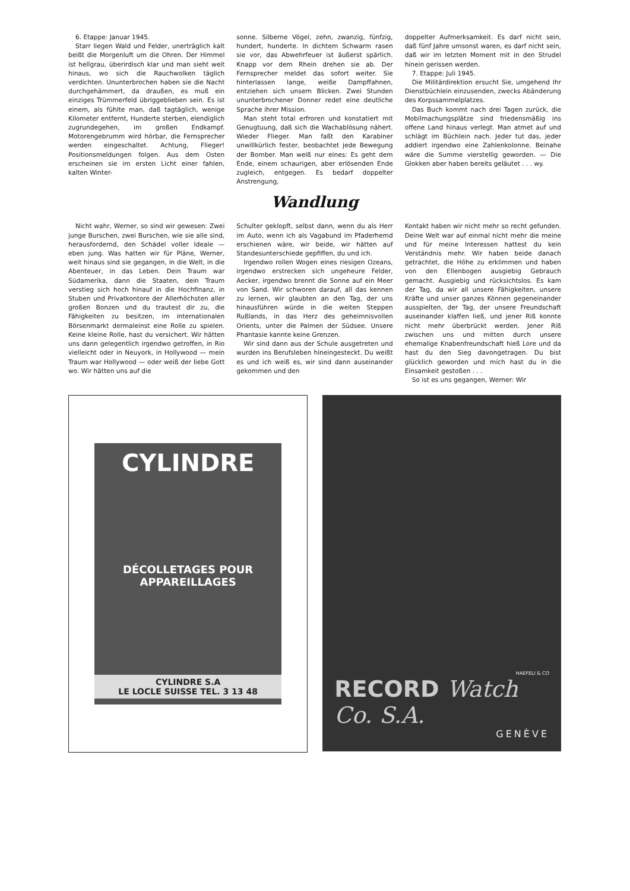6. Etappe: Januar 1945.
Starr liegen Wald und Felder, unerträglich kalt beißt die Morgenluft um die Ohren. Der Himmel ist hellgrau, überirdisch klar und man sieht weit hinaus, wo sich die Rauchwolken täglich verdichten. Ununterbrochen haben sie die Nacht durchgehämmert, da draußen, es muß ein einziges Trümmerfeld übriggeblieben sein. Es ist einem, als fühlte man, daß tagtäglich, wenige Kilometer entfernt, Hunderte sterben, elendiglich zugrundegehen, im großen Endkampf. Motorengebrumm wird hörbar, die Fernsprecher werden eingeschaltet. Achtung, Flieger! Positionsmeldungen folgen. Aus dem Osten erscheinen sie im ersten Licht einer fahlen, kalten Winter-
sonne. Silberne Vögel, zehn, zwanzig, fünfzig, hundert, hunderte. In dichtem Schwarm rasen sie vor, das Abwehrfeuer ist äußerst spärlich. Knapp vor dem Rhein drehen sie ab. Der Fernsprecher meldet das sofort weiter. Sie hinterlassen lange, weiße Dampffahnen, entziehen sich unsern Blicken. Zwei Stunden ununterbrochener Donner redet eine deutliche Sprache ihrer Mission.
Man steht total erfroren und konstatiert mit Genugtuung, daß sich die Wachablösung nähert. Wieder Flieger. Man faßt den Karabiner unwillkürlich fester, beobachtet jede Bewegung der Bomber. Man weiß nur eines: Es geht dem Ende, einem schaurigen, aber erlösenden Ende zugleich, entgegen. Es bedarf doppelter Anstrengung,
doppelter Aufmerksamkeit. Es darf nicht sein, daß fünf Jahre umsonst waren, es darf nicht sein, daß wir im letzten Moment mit in den Strudel hinein gerissen werden.
7. Etappe: Juli 1945.
Die Militärdirektion ersucht Sie, umgehend Ihr Dienstbüchlein einzusenden, zwecks Abänderung des Korpssammelplatzes.
Das Buch kommt nach drei Tagen zurück, die Mobilmachungsplätze sind friedensmäßig ins offene Land hinaus verlegt. Man atmet auf und schlägt im Büchlein nach. Jeder tut das, jeder addiert irgendwo eine Zahlenkolonne. Beinahe wäre die Summe vierstellig geworden. — Die Glokken aber haben bereits geläutet . . . wy.
Wandlung
Nicht wahr, Werner, so sind wir gewesen: Zwei junge Burschen, zwei Burschen, wie sie alle sind, herausfordernd, den Schädel voller Ideale — eben jung. Was hatten wir für Pläne, Werner, weit hinaus sind sie gegangen, in die Welt, in die Abenteuer, in das Leben. Dein Traum war Südamerika, dann die Staaten, dein Traum verstieg sich hoch hinauf in die Hochfinanz, in Stuben und Privatkontore der Allerhöchsten aller großen Bonzen und du trautest dir zu, die Fähigkeiten zu besitzen, im internationalen Börsenmarkt dermaleinst eine Rolle zu spielen. Keine kleine Rolle, hast du versichert. Wir hätten uns dann gelegentlich irgendwo getroffen, in Rio vielleicht oder in Neuyork, in Hollywood — mein Traum war Hollywood — oder weiß der liebe Gott wo. Wir hätten uns auf die
Schulter geklopft, selbst dann, wenn du als Herr im Auto, wenn ich als Vagabund im Pfaderhemd erschienen wäre, wir beide, wir hätten auf Standesunterschiede gepfiffen, du und ich.
Irgendwo rollen Wogen eines riesigen Ozeans, irgendwo erstrecken sich ungeheure Felder, Aecker, irgendwo brennt die Sonne auf ein Meer von Sand. Wir schworen darauf, all das kennen zu lernen, wir glaubten an den Tag, der uns hinausführen würde in die weiten Steppen Rußlands, in das Herz des geheimnisvollen Orients, unter die Palmen der Südsee. Unsere Phantasie kannte keine Grenzen.
Wir sind dann aus der Schule ausgetreten und wurden ins Berufsleben hineingesteckt. Du weißt es und ich weiß es, wir sind dann auseinander gekommen und den
Kontakt haben wir nicht mehr so recht gefunden. Deine Welt war auf einmal nicht mehr die meine und für meine Interessen hattest du kein Verständnis mehr. Wir haben beide danach getrachtet, die Höhe zu erklimmen und haben von den Ellenbogen ausgiebig Gebrauch gemacht. Ausgiebig und rücksichtslos. Es kam der Tag, da wir all unsere Fähigkeiten, unsere Kräfte und unser ganzes Können gegeneinander ausspielten, der Tag, der unsere Freundschaft auseinander klaffen ließ, und jener Riß konnte nicht mehr überbrückt werden. Jener Riß zwischen uns und mitten durch unsere ehemalige Knabenfreundschaft hieß Lore und da hast du den Sieg davongetragen. Du bist glücklich geworden und mich hast du in die Einsamkeit gestoßen . . .
So ist es uns gegangen, Werner: Wir
CYLINDRE
DÉCOLLETAGES POUR APPAREILLAGES
CYLINDRE S.A
LE LOCLE SUISSE TEL. 3 13 48
HAEFELI & CO
RECORD Watch Co. S.A.
GENÈVE